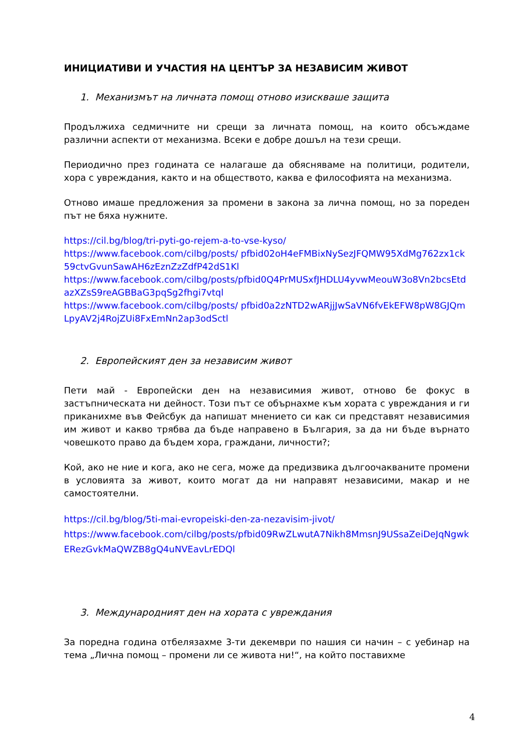ИНИЦИАТИВИ И УЧАСТИЯ НА ЦЕНТЪР ЗА НЕЗАВИСИМ ЖИВОТ
1. Механизмът на личната помощ отново изискваше защита
Продължиха седмичните ни срещи за личната помощ, на които обсъждаме различни аспекти от механизма. Всеки е добре дошъл на тези срещи.
Периодично през годината се налагаше да обясняваме на политици, родители, хора с увреждания, както и на обществото, каква е философията на механизма.
Отново имаше предложения за промени в закона за лична помощ, но за пореден път не бяха нужните.
https://cil.bg/blog/tri-pyti-go-rejem-a-to-vse-kyso/
https://www.facebook.com/cilbg/posts/ pfbid02oH4eFMBixNySezJFQMW95XdMg762zx1ck59ctvGvunSawAH6zEznZzZdfP42dS1Kl
https://www.facebook.com/cilbg/posts/pfbid0Q4PrMUSxfJHDLU4yvwMeouW3o8Vn2bcsEtdazXZsS9reAGBBaG3pqSg2fhgi7vtql
https://www.facebook.com/cilbg/posts/ pfbid0a2zNTD2wARjjJwSaVN6fvEkEFW8pW8GJQmLpyAV2j4RojZUi8FxEmNn2ap3odSctl
2. Европейският ден за независим живот
Пети май - Европейски ден на независимия живот, отново бе фокус в застъпническата ни дейност. Този път се обърнахме към хората с увреждания и ги приканихме във Фейсбук да напишат мнението си как си представят независимия им живот и какво трябва да бъде направено в България, за да ни бъде върнато човешкото право да бъдем хора, граждани, личности?;
Кой, ако не ние и кога, ако не сега, може да предизвика дългоочакваните промени в условията за живот, които могат да ни направят независими, макар и не самостоятелни.
https://cil.bg/blog/5ti-mai-evropeiski-den-za-nezavisim-jivot/
https://www.facebook.com/cilbg/posts/pfbid09RwZLwutA7Nikh8MmsnJ9USsaZeiDeJqNgwkERezGvkMaQWZB8gQ4uNVEavLrEDQl
3. Международният ден на хората с увреждания
За поредна година отбелязахме 3-ти декември по нашия си начин – с уебинар на тема „Лична помощ – промени ли се живота ни!“, на който поставихме
4